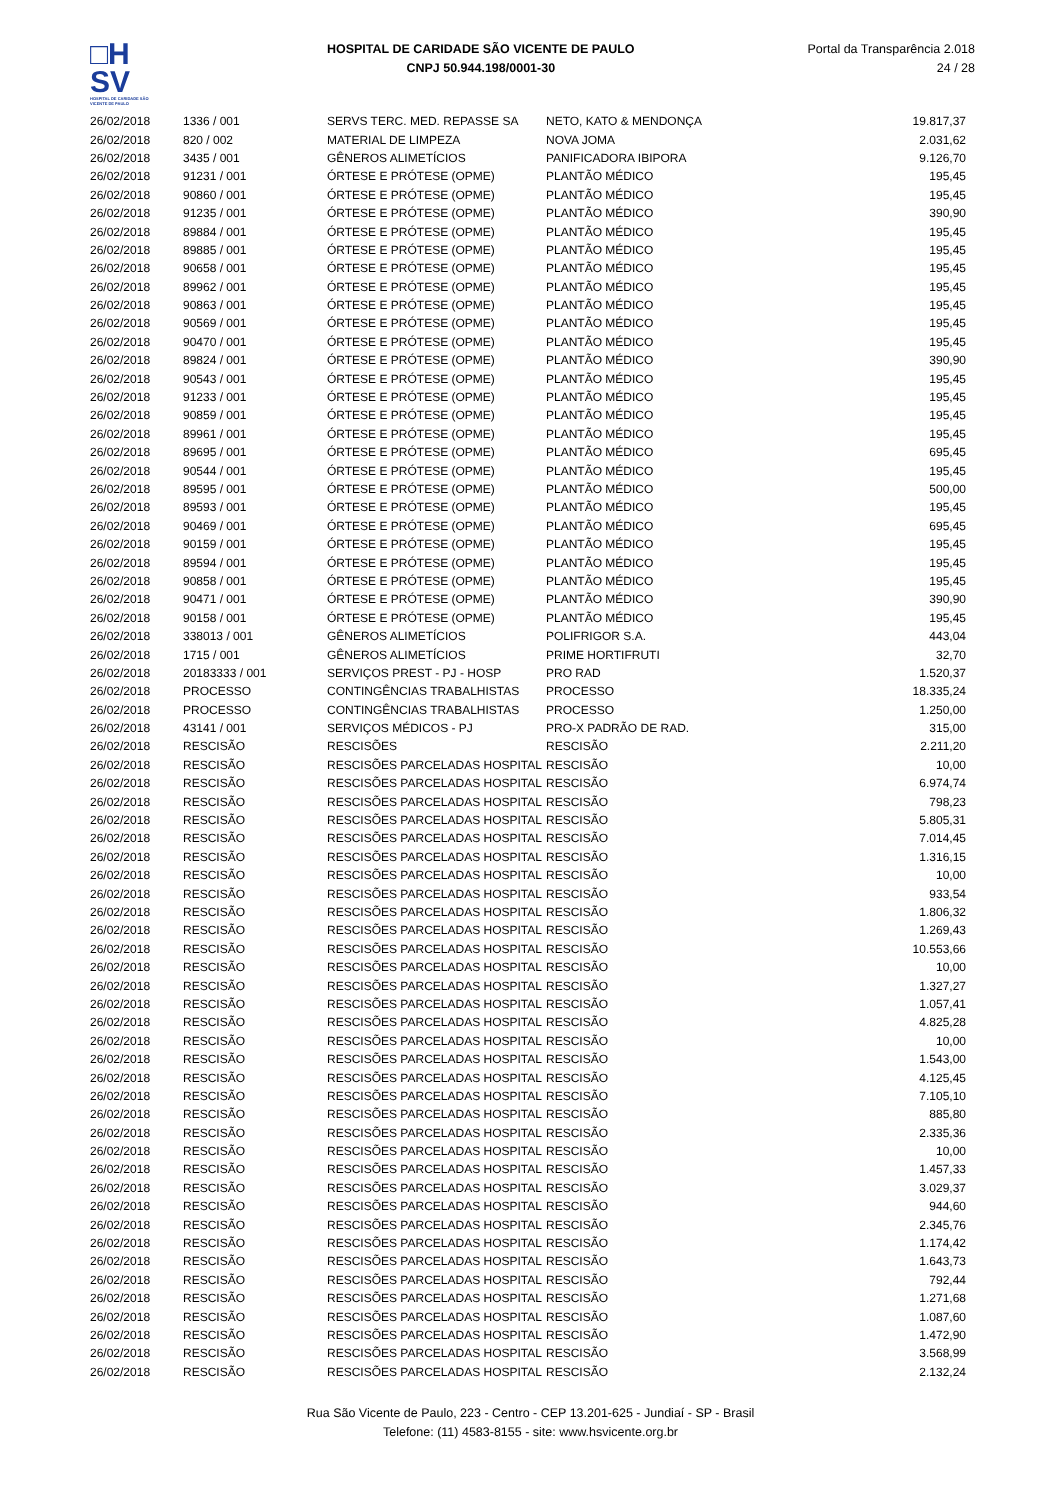□H
SV
HOSPITAL DE CARIDADE SÃO VICENTE DE PAULO
HOSPITAL DE CARIDADE SÃO VICENTE DE PAULO
CNPJ 50.944.198/0001-30
Portal da Transparência 2.018
24 / 28
| 26/02/2018 | 1336 / 001 | SERVS TERC. MED. REPASSE SA | NETO, KATO & MENDONÇA | 19.817,37 |
| 26/02/2018 | 820 / 002 | MATERIAL DE LIMPEZA | NOVA JOMA | 2.031,62 |
| 26/02/2018 | 3435 / 001 | GÊNEROS ALIMETÍCIOS | PANIFICADORA IBIPORA | 9.126,70 |
| 26/02/2018 | 91231 / 001 | ÓRTESE E PRÓTESE (OPME) | PLANTÃO MÉDICO | 195,45 |
| 26/02/2018 | 90860 / 001 | ÓRTESE E PRÓTESE (OPME) | PLANTÃO MÉDICO | 195,45 |
| 26/02/2018 | 91235 / 001 | ÓRTESE E PRÓTESE (OPME) | PLANTÃO MÉDICO | 390,90 |
| 26/02/2018 | 89884 / 001 | ÓRTESE E PRÓTESE (OPME) | PLANTÃO MÉDICO | 195,45 |
| 26/02/2018 | 89885 / 001 | ÓRTESE E PRÓTESE (OPME) | PLANTÃO MÉDICO | 195,45 |
| 26/02/2018 | 90658 / 001 | ÓRTESE E PRÓTESE (OPME) | PLANTÃO MÉDICO | 195,45 |
| 26/02/2018 | 89962 / 001 | ÓRTESE E PRÓTESE (OPME) | PLANTÃO MÉDICO | 195,45 |
| 26/02/2018 | 90863 / 001 | ÓRTESE E PRÓTESE (OPME) | PLANTÃO MÉDICO | 195,45 |
| 26/02/2018 | 90569 / 001 | ÓRTESE E PRÓTESE (OPME) | PLANTÃO MÉDICO | 195,45 |
| 26/02/2018 | 90470 / 001 | ÓRTESE E PRÓTESE (OPME) | PLANTÃO MÉDICO | 195,45 |
| 26/02/2018 | 89824 / 001 | ÓRTESE E PRÓTESE (OPME) | PLANTÃO MÉDICO | 390,90 |
| 26/02/2018 | 90543 / 001 | ÓRTESE E PRÓTESE (OPME) | PLANTÃO MÉDICO | 195,45 |
| 26/02/2018 | 91233 / 001 | ÓRTESE E PRÓTESE (OPME) | PLANTÃO MÉDICO | 195,45 |
| 26/02/2018 | 90859 / 001 | ÓRTESE E PRÓTESE (OPME) | PLANTÃO MÉDICO | 195,45 |
| 26/02/2018 | 89961 / 001 | ÓRTESE E PRÓTESE (OPME) | PLANTÃO MÉDICO | 195,45 |
| 26/02/2018 | 89695 / 001 | ÓRTESE E PRÓTESE (OPME) | PLANTÃO MÉDICO | 695,45 |
| 26/02/2018 | 90544 / 001 | ÓRTESE E PRÓTESE (OPME) | PLANTÃO MÉDICO | 195,45 |
| 26/02/2018 | 89595 / 001 | ÓRTESE E PRÓTESE (OPME) | PLANTÃO MÉDICO | 500,00 |
| 26/02/2018 | 89593 / 001 | ÓRTESE E PRÓTESE (OPME) | PLANTÃO MÉDICO | 195,45 |
| 26/02/2018 | 90469 / 001 | ÓRTESE E PRÓTESE (OPME) | PLANTÃO MÉDICO | 695,45 |
| 26/02/2018 | 90159 / 001 | ÓRTESE E PRÓTESE (OPME) | PLANTÃO MÉDICO | 195,45 |
| 26/02/2018 | 89594 / 001 | ÓRTESE E PRÓTESE (OPME) | PLANTÃO MÉDICO | 195,45 |
| 26/02/2018 | 90858 / 001 | ÓRTESE E PRÓTESE (OPME) | PLANTÃO MÉDICO | 195,45 |
| 26/02/2018 | 90471 / 001 | ÓRTESE E PRÓTESE (OPME) | PLANTÃO MÉDICO | 390,90 |
| 26/02/2018 | 90158 / 001 | ÓRTESE E PRÓTESE (OPME) | PLANTÃO MÉDICO | 195,45 |
| 26/02/2018 | 338013 / 001 | GÊNEROS ALIMETÍCIOS | POLIFRIGOR S.A. | 443,04 |
| 26/02/2018 | 1715 / 001 | GÊNEROS ALIMETÍCIOS | PRIME HORTIFRUTI | 32,70 |
| 26/02/2018 | 20183333 / 001 | SERVIÇOS PREST - PJ - HOSP | PRO RAD | 1.520,37 |
| 26/02/2018 | PROCESSO | CONTINGÊNCIAS TRABALHISTAS | PROCESSO | 18.335,24 |
| 26/02/2018 | PROCESSO | CONTINGÊNCIAS TRABALHISTAS | PROCESSO | 1.250,00 |
| 26/02/2018 | 43141 / 001 | SERVIÇOS MÉDICOS - PJ | PRO-X PADRÃO DE RAD. | 315,00 |
| 26/02/2018 | RESCISÃO | RESCISÕES | RESCISÃO | 2.211,20 |
| 26/02/2018 | RESCISÃO | RESCISÕES PARCELADAS HOSPITAL | RESCISÃO | 10,00 |
| 26/02/2018 | RESCISÃO | RESCISÕES PARCELADAS HOSPITAL | RESCISÃO | 6.974,74 |
| 26/02/2018 | RESCISÃO | RESCISÕES PARCELADAS HOSPITAL | RESCISÃO | 798,23 |
| 26/02/2018 | RESCISÃO | RESCISÕES PARCELADAS HOSPITAL | RESCISÃO | 5.805,31 |
| 26/02/2018 | RESCISÃO | RESCISÕES PARCELADAS HOSPITAL | RESCISÃO | 7.014,45 |
| 26/02/2018 | RESCISÃO | RESCISÕES PARCELADAS HOSPITAL | RESCISÃO | 1.316,15 |
| 26/02/2018 | RESCISÃO | RESCISÕES PARCELADAS HOSPITAL | RESCISÃO | 10,00 |
| 26/02/2018 | RESCISÃO | RESCISÕES PARCELADAS HOSPITAL | RESCISÃO | 933,54 |
| 26/02/2018 | RESCISÃO | RESCISÕES PARCELADAS HOSPITAL | RESCISÃO | 1.806,32 |
| 26/02/2018 | RESCISÃO | RESCISÕES PARCELADAS HOSPITAL | RESCISÃO | 1.269,43 |
| 26/02/2018 | RESCISÃO | RESCISÕES PARCELADAS HOSPITAL | RESCISÃO | 10.553,66 |
| 26/02/2018 | RESCISÃO | RESCISÕES PARCELADAS HOSPITAL | RESCISÃO | 10,00 |
| 26/02/2018 | RESCISÃO | RESCISÕES PARCELADAS HOSPITAL | RESCISÃO | 1.327,27 |
| 26/02/2018 | RESCISÃO | RESCISÕES PARCELADAS HOSPITAL | RESCISÃO | 1.057,41 |
| 26/02/2018 | RESCISÃO | RESCISÕES PARCELADAS HOSPITAL | RESCISÃO | 4.825,28 |
| 26/02/2018 | RESCISÃO | RESCISÕES PARCELADAS HOSPITAL | RESCISÃO | 10,00 |
| 26/02/2018 | RESCISÃO | RESCISÕES PARCELADAS HOSPITAL | RESCISÃO | 1.543,00 |
| 26/02/2018 | RESCISÃO | RESCISÕES PARCELADAS HOSPITAL | RESCISÃO | 4.125,45 |
| 26/02/2018 | RESCISÃO | RESCISÕES PARCELADAS HOSPITAL | RESCISÃO | 7.105,10 |
| 26/02/2018 | RESCISÃO | RESCISÕES PARCELADAS HOSPITAL | RESCISÃO | 885,80 |
| 26/02/2018 | RESCISÃO | RESCISÕES PARCELADAS HOSPITAL | RESCISÃO | 2.335,36 |
| 26/02/2018 | RESCISÃO | RESCISÕES PARCELADAS HOSPITAL | RESCISÃO | 10,00 |
| 26/02/2018 | RESCISÃO | RESCISÕES PARCELADAS HOSPITAL | RESCISÃO | 1.457,33 |
| 26/02/2018 | RESCISÃO | RESCISÕES PARCELADAS HOSPITAL | RESCISÃO | 3.029,37 |
| 26/02/2018 | RESCISÃO | RESCISÕES PARCELADAS HOSPITAL | RESCISÃO | 944,60 |
| 26/02/2018 | RESCISÃO | RESCISÕES PARCELADAS HOSPITAL | RESCISÃO | 2.345,76 |
| 26/02/2018 | RESCISÃO | RESCISÕES PARCELADAS HOSPITAL | RESCISÃO | 1.174,42 |
| 26/02/2018 | RESCISÃO | RESCISÕES PARCELADAS HOSPITAL | RESCISÃO | 1.643,73 |
| 26/02/2018 | RESCISÃO | RESCISÕES PARCELADAS HOSPITAL | RESCISÃO | 792,44 |
| 26/02/2018 | RESCISÃO | RESCISÕES PARCELADAS HOSPITAL | RESCISÃO | 1.271,68 |
| 26/02/2018 | RESCISÃO | RESCISÕES PARCELADAS HOSPITAL | RESCISÃO | 1.087,60 |
| 26/02/2018 | RESCISÃO | RESCISÕES PARCELADAS HOSPITAL | RESCISÃO | 1.472,90 |
| 26/02/2018 | RESCISÃO | RESCISÕES PARCELADAS HOSPITAL | RESCISÃO | 3.568,99 |
| 26/02/2018 | RESCISÃO | RESCISÕES PARCELADAS HOSPITAL | RESCISÃO | 2.132,24 |
Rua São Vicente de Paulo, 223 - Centro - CEP 13.201-625 - Jundiaí - SP - Brasil
Telefone: (11) 4583-8155 - site: www.hsvicente.org.br